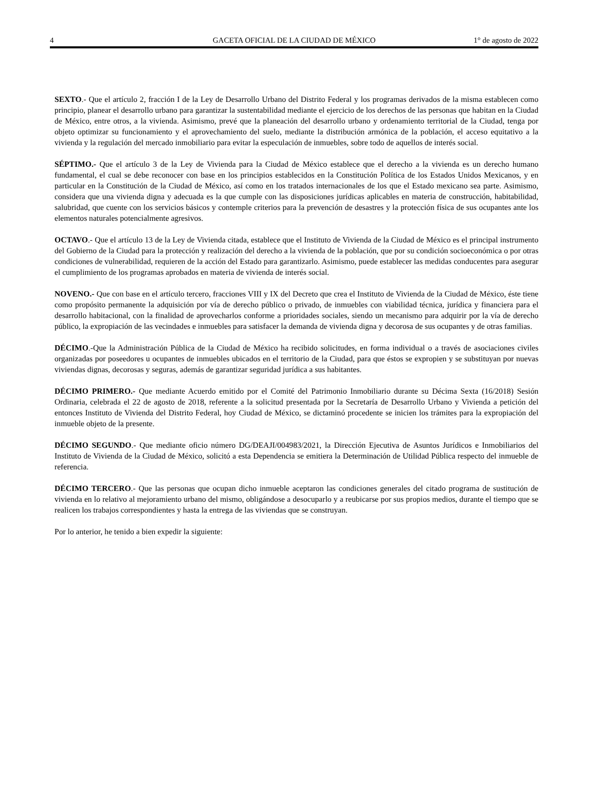4 GACETA OFICIAL DE LA CIUDAD DE MÉXICO 1° de agosto de 2022
SEXTO.- Que el artículo 2, fracción I de la Ley de Desarrollo Urbano del Distrito Federal y los programas derivados de la misma establecen como principio, planear el desarrollo urbano para garantizar la sustentabilidad mediante el ejercicio de los derechos de las personas que habitan en la Ciudad de México, entre otros, a la vivienda. Asimismo, prevé que la planeación del desarrollo urbano y ordenamiento territorial de la Ciudad, tenga por objeto optimizar su funcionamiento y el aprovechamiento del suelo, mediante la distribución armónica de la población, el acceso equitativo a la vivienda y la regulación del mercado inmobiliario para evitar la especulación de inmuebles, sobre todo de aquellos de interés social.
SÉPTIMO.- Que el artículo 3 de la Ley de Vivienda para la Ciudad de México establece que el derecho a la vivienda es un derecho humano fundamental, el cual se debe reconocer con base en los principios establecidos en la Constitución Política de los Estados Unidos Mexicanos, y en particular en la Constitución de la Ciudad de México, así como en los tratados internacionales de los que el Estado mexicano sea parte. Asimismo, considera que una vivienda digna y adecuada es la que cumple con las disposiciones jurídicas aplicables en materia de construcción, habitabilidad, salubridad, que cuente con los servicios básicos y contemple criterios para la prevención de desastres y la protección física de sus ocupantes ante los elementos naturales potencialmente agresivos.
OCTAVO.- Que el artículo 13 de la Ley de Vivienda citada, establece que el Instituto de Vivienda de la Ciudad de México es el principal instrumento del Gobierno de la Ciudad para la protección y realización del derecho a la vivienda de la población, que por su condición socioeconómica o por otras condiciones de vulnerabilidad, requieren de la acción del Estado para garantizarlo. Asimismo, puede establecer las medidas conducentes para asegurar el cumplimiento de los programas aprobados en materia de vivienda de interés social.
NOVENO.- Que con base en el artículo tercero, fracciones VIII y IX del Decreto que crea el Instituto de Vivienda de la Ciudad de México, éste tiene como propósito permanente la adquisición por vía de derecho público o privado, de inmuebles con viabilidad técnica, jurídica y financiera para el desarrollo habitacional, con la finalidad de aprovecharlos conforme a prioridades sociales, siendo un mecanismo para adquirir por la vía de derecho público, la expropiación de las vecindades e inmuebles para satisfacer la demanda de vivienda digna y decorosa de sus ocupantes y de otras familias.
DÉCIMO.-Que la Administración Pública de la Ciudad de México ha recibido solicitudes, en forma individual o a través de asociaciones civiles organizadas por poseedores u ocupantes de inmuebles ubicados en el territorio de la Ciudad, para que éstos se expropien y se substituyan por nuevas viviendas dignas, decorosas y seguras, además de garantizar seguridad jurídica a sus habitantes.
DÉCIMO PRIMERO.- Que mediante Acuerdo emitido por el Comité del Patrimonio Inmobiliario durante su Décima Sexta (16/2018) Sesión Ordinaria, celebrada el 22 de agosto de 2018, referente a la solicitud presentada por la Secretaría de Desarrollo Urbano y Vivienda a petición del entonces Instituto de Vivienda del Distrito Federal, hoy Ciudad de México, se dictaminó procedente se inicien los trámites para la expropiación del inmueble objeto de la presente.
DÉCIMO SEGUNDO.- Que mediante oficio número DG/DEAJI/004983/2021, la Dirección Ejecutiva de Asuntos Jurídicos e Inmobiliarios del Instituto de Vivienda de la Ciudad de México, solicitó a esta Dependencia se emitiera la Determinación de Utilidad Pública respecto del inmueble de referencia.
DÉCIMO TERCERO.- Que las personas que ocupan dicho inmueble aceptaron las condiciones generales del citado programa de sustitución de vivienda en lo relativo al mejoramiento urbano del mismo, obligándose a desocuparlo y a reubicarse por sus propios medios, durante el tiempo que se realicen los trabajos correspondientes y hasta la entrega de las viviendas que se construyan.
Por lo anterior, he tenido a bien expedir la siguiente: